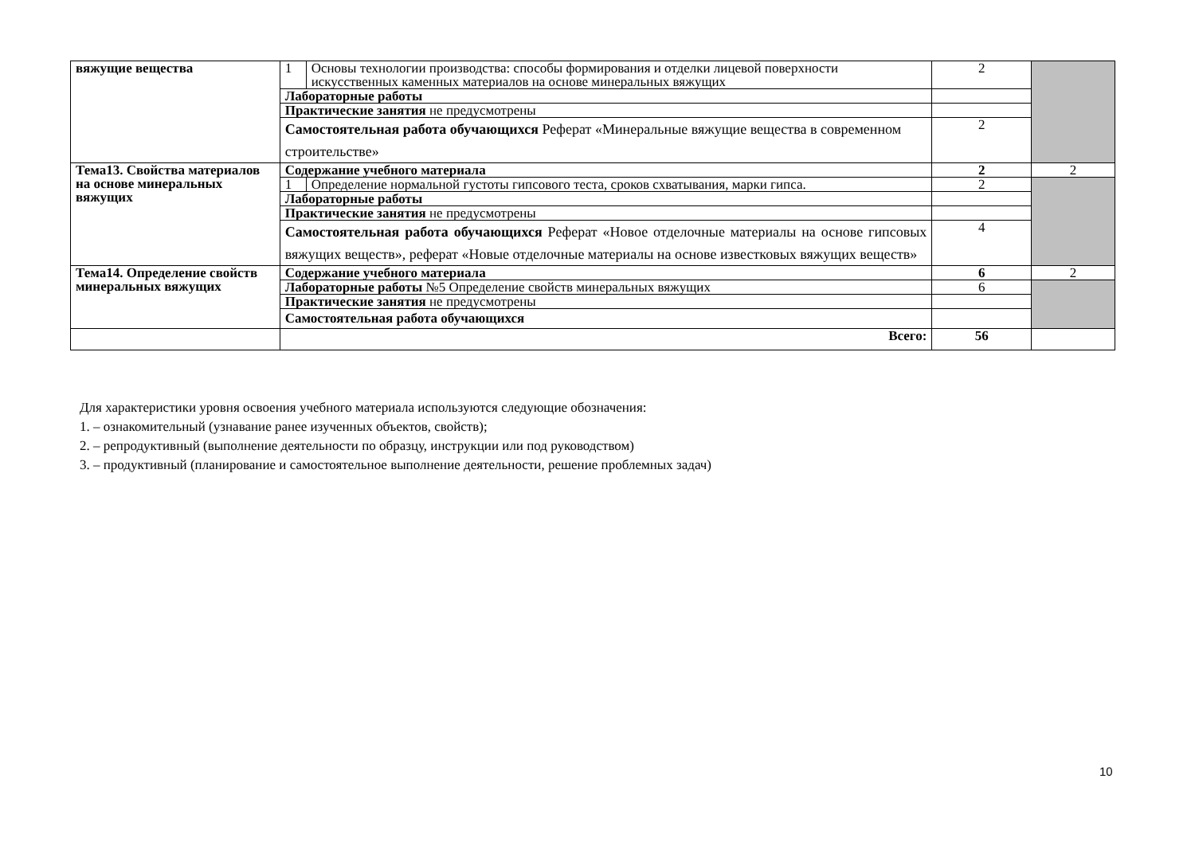| вяжущие вещества | 1 | Основы технологии производства: способы формирования и отделки лицевой поверхности искусственных каменных материалов на основе минеральных вяжущих | 2 | |
| | Лабораторные работы | | | |
| | Практические занятия не предусмотрены | | | |
| | Самостоятельная работа обучающихся Реферат «Минеральные вяжущие вещества в современном строительстве» | | 2 | |
| Тема13. Свойства материалов на основе минеральных вяжущих | Содержание учебного материала | | 2 | 2 |
| | 1 | Определение нормальной густоты гипсового теста, сроков схватывания, марки гипса. | 2 | |
| | Лабораторные работы | | | |
| | Практические занятия не предусмотрены | | | |
| | Самостоятельная работа обучающихся Реферат «Новое отделочные материалы на основе гипсовых вяжущих веществ», реферат «Новые отделочные материалы на основе известковых вяжущих веществ» | | 4 | |
| Тема14. Определение свойств минеральных вяжущих | Содержание учебного материала | | 6 | 2 |
| | Лабораторные работы №5 Определение свойств минеральных вяжущих | | 6 | |
| | Практические занятия не предусмотрены | | | |
| | Самостоятельная работа обучающихся | | | |
| | Всего: | | 56 | |
Для характеристики уровня освоения учебного материала используются следующие обозначения:
1. – ознакомительный (узнавание ранее изученных объектов, свойств);
2. – репродуктивный (выполнение деятельности по образцу, инструкции или под руководством)
3. – продуктивный (планирование и самостоятельное выполнение деятельности, решение проблемных задач)
10